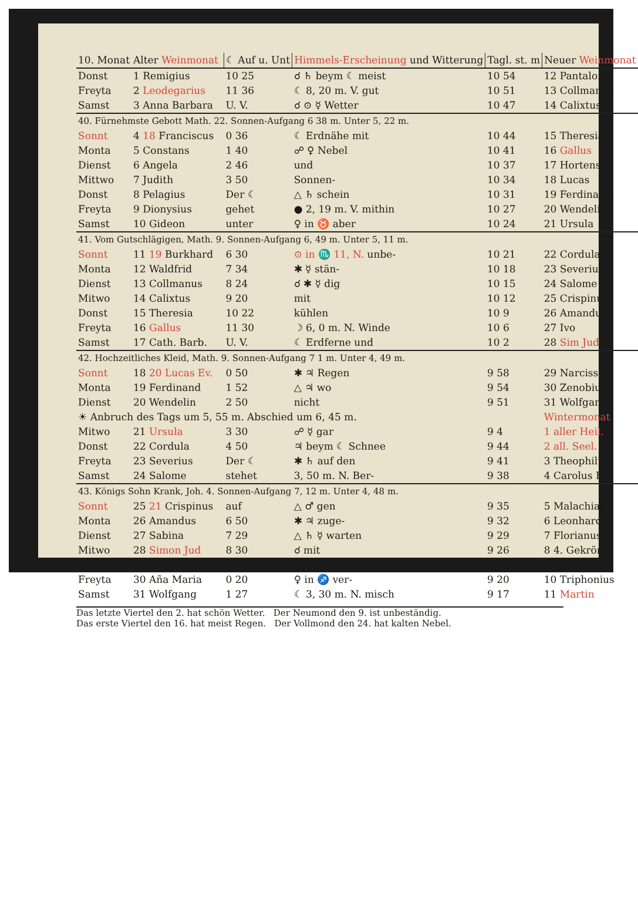| 10. Monat | Alter Weinmonat | | ☾ Auf u. Unt | Himmels-Erscheinung und Witterung | Tagl. st. m | Neuer Weinmonat |
| --- | --- | --- | --- | --- | --- | --- |
| Donst | 1 Remigius | | 10 25 | ☌ ♄ beym ☾ meist | 10 54 | 12 Pantalon |
| Freyta | 2 Leodegarius | | 11 36 | ☾ 8, 20 m. V. gut | 10 51 | 13 Collmanus |
| Samst | 3 Anna Barbara | | U. V. | ☌ ⊙ ☿ Wetter | 10 47 | 14 Calixtus |
| 40. Fürnehmste Gebott Math. 22. Sonnen-Aufgang 6 38 m. Unter 5, 22 m. | | | | | | |
| Sonnt | 4 18 Franciscus | | 0 36 | ☾ Erdnähe mit | 10 44 | 15 Theresia |
| Monta | 5 Constans | | 1 40 | ☍ ♀ Nebel | 10 41 | 16 Gallus |
| Dienst | 6 Angela | | 2 46 | und | 10 37 | 17 Hortensia |
| Mittwo | 7 Judith | | 3 50 | Sonnen- | 10 34 | 18 Lucas |
| Donst | 8 Pelagius | | Der ☾ | △ ♄ schein | 10 31 | 19 Ferdinand |
| Freyta | 9 Dionysius | | gehet | ● 2, 19 m. V. mithin | 10 27 | 20 Wendelin |
| Samst | 10 Gideon | | unter | ♀ in ♉ aber | 10 24 | 21 Ursula |
| 41. Vom Gutschlägigen, Math. 9. Sonnen-Aufgang 6, 49 m. Unter 5, 11 m. | | | | | | |
| Sonnt | 11 19 Burkhard | | 6 30 | ⊙ in ♏ 11, N. unbe- | 10 21 | 22 Cordula |
| Monta | 12 Waldfrid | | 7 34 | ✱ ☿ stän- | 10 18 | 23 Severius |
| Dienst | 13 Collmanus | | 8 24 | ☌ ✱ ☿ dig | 10 15 | 24 Salome |
| Mitwo | 14 Calixtus | | 9 20 | mit | 10 12 | 25 Crispinus |
| Donst | 15 Theresia | | 10 22 | kühlen | 10 9 | 26 Amandus |
| Freyta | 16 Gallus | | 11 30 | ☽ 6, 0 m. N. Winde | 10 6 | 27 Ivo |
| Samst | 17 Cath. Barb. | | U. V. | ☾ Erdferne und | 10 2 | 28 Sim Jud |
| 42. Hochzeitliches Kleid, Math. 9. Sonnen-Aufgang 7 1 m. Unter 4, 49 m. | | | | | | |
| Sonnt | 18 20 Lucas Ev. | | 0 50 | ✱ ♃ Regen | 9 58 | 29 Narcissus |
| Monta | 19 Ferdinand | | 1 52 | △ ♃ wo | 9 54 | 30 Zenobius |
| Dienst | 20 Wendelin | | 2 50 | nicht | 9 51 | 31 Wolfgang |
| ☀ Anbruch des Tags um 5, 55 m. Abschied um 6, 45 m. | | | | | | Wintermonat |
| Mitwo | 21 Ursula | | 3 30 | ☍ ☿ gar | 9 4 | 1 aller Heil. |
| Donst | 22 Cordula | | 4 50 | ♃ beym ☾ Schnee | 9 44 | 2 all. Seel. |
| Freyta | 23 Severius | | Der ☾ | ✱ ♄ auf den | 9 41 | 3 Theophilus |
| Samst | 24 Salome | | stehet | 3, 50 m. N. Ber- | 9 38 | 4 Carolus B. |
| 43. Königs Sohn Krank, Joh. 4. Sonnen-Aufgang 7, 12 m. Unter 4, 48 m. | | | | | | |
| Sonnt | 25 21 Crispinus | | auf | △ ♂ gen | 9 35 | 5 Malachias |
| Monta | 26 Amandus | | 6 50 | ✱ ♃ zuge- | 9 32 | 6 Leonhard |
| Dienst | 27 Sabina | | 7 29 | △ ♄ ☿ warten | 9 29 | 7 Florianus |
| Mitwo | 28 Simon Jud | | 8 30 | ☌ mit | 9 26 | 8 4. Gekrönte |
| Donst | 29 Narcissus | | 9 15 | △ ♂ Nebel | 9 23 | 9 Theodorus |
| Freyta | 30 Aña Maria | | 0 20 | ♀ in ♐ ver- | 9 20 | 10 Triphonius |
| Samst | 31 Wolfgang | | 1 27 | ☾ 3, 30 m. N. misch | 9 17 | 11 Martin |
Das letzte Viertel den 2. hat schön Wetter. Der Neumond den 9. ist unbeständig.
Das erste Viertel den 16. hat meist Regen. Der Vollmond den 24. hat kalten Nebel.